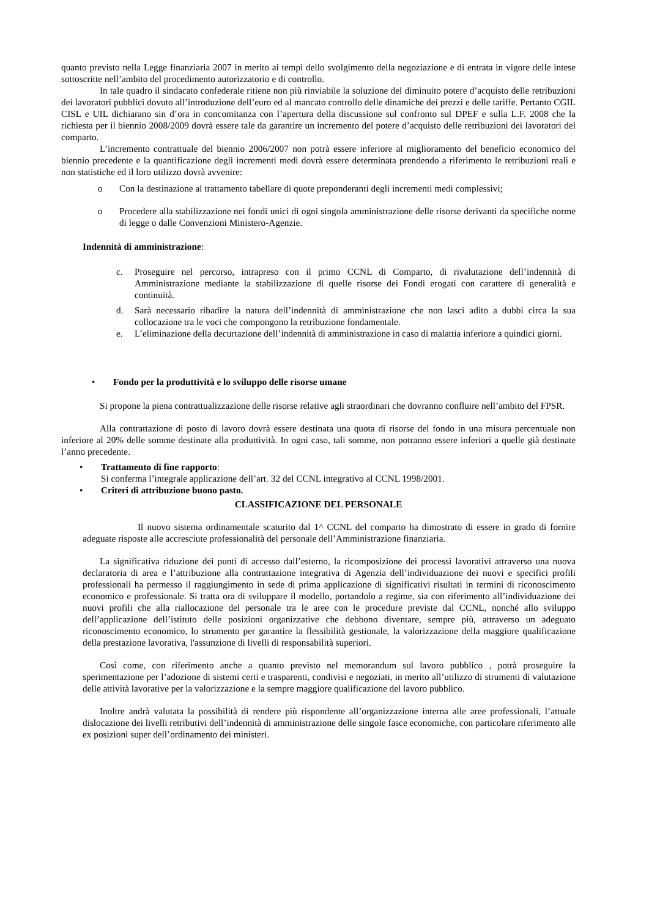quanto previsto nella Legge finanziaria 2007 in merito ai tempi dello svolgimento della negoziazione e di entrata in vigore delle intese sottoscritte nell’ambito del procedimento autorizzatorio e di controllo.
In tale quadro il sindacato confederale ritiene non più rinviabile la soluzione del diminuito potere d’acquisto delle retribuzioni dei lavoratori pubblici dovuto all’introduzione dell’euro ed al mancato controllo delle dinamiche dei prezzi e delle tariffe. Pertanto CGIL CISL e UIL dichiarano sin d’ora in concomitanza con l’apertura della discussione sul confronto sul DPEF e sulla L.F. 2008 che la richiesta per il biennio 2008/2009 dovrà essere tale da garantire un incremento del potere d’acquisto delle retribuzioni dei lavoratori del comparto.
L’incremento contrattuale del biennio 2006/2007 non potrà essere inferiore al miglioramento del beneficio economico del biennio precedente e la quantificazione degli incrementi medi dovrà essere determinata prendendo a riferimento le retribuzioni reali e non statistiche ed il loro utilizzo dovrà avvenire:
o Con la destinazione al trattamento tabellare di quote preponderanti degli incrementi medi complessivi;
o Procedere alla stabilizzazione nei fondi unici di ogni singola amministrazione delle risorse derivanti da specifiche norme di legge o dalle Convenzioni Ministero-Agenzie.
Indennità di amministrazione:
c. Proseguire nel percorso, intrapreso con il primo CCNL di Comparto, di rivalutazione dell’indennità di Amministrazione mediante la stabilizzazione di quelle risorse dei Fondi erogati con carattere di generalità e continuità.
d. Sarà necessario ribadire la natura dell’indennità di amministrazione che non lasci adito a dubbi circa la sua collocazione tra le voci che compongono la retribuzione fondamentale.
e. L’eliminazione della decurtazione dell’indennità di amministrazione in caso di malattia inferiore a quindici giorni.
• Fondo per la produttività e lo sviluppo delle risorse umane
Si propone la piena contrattualizzazione delle risorse relative agli straordinari che dovranno confluire nell’ambito del FPSR.
Alla contrattazione di posto di lavoro dovrà essere destinata una quota di risorse del fondo in una misura percentuale non inferiore al 20% delle somme destinate alla produttività. In ogni caso, tali somme, non potranno essere inferiori a quelle già destinate l’anno precedente.
• Trattamento di fine rapporto:
Si conferma l’integrale applicazione dell’art. 32 del CCNL integrativo al CCNL 1998/2001.
• Criteri di attribuzione buono pasto.
CLASSIFICAZIONE DEL PERSONALE
Il nuovo sistema ordinamentale scaturito dal 1^ CCNL del comparto ha dimostrato di essere in grado di fornire adeguate risposte alle accresciute professionalità del personale dell’Amministrazione finanziaria.
La significativa riduzione dei punti di accesso dall’esterno, la ricomposizione dei processi lavorativi attraverso una nuova declaratoria di area e l’attribuzione alla contrattazione integrativa di Agenzia dell’individuazione dei nuovi e specifici profili professionali ha permesso il raggiungimento in sede di prima applicazione di significativi risultati in termini di riconoscimento economico e professionale. Si tratta ora di sviluppare il modello, portandolo a regime, sia con riferimento all’individuazione dei nuovi profili che alla riallocazione del personale tra le aree con le procedure previste dal CCNL, nonché allo sviluppo dell’applicazione dell’istituto delle posizioni organizzative che debbono diventare, sempre più, attraverso un adeguato riconoscimento economico, lo strumento per garantire la flessibilità gestionale, la valorizzazione della maggiore qualificazione della prestazione lavorativa, l'assunzione di livelli di responsabilità superiori.
Così come, con riferimento anche a quanto previsto nel memorandum sul lavoro pubblico , potrà proseguire la sperimentazione per l’adozione di sistemi certi e trasparenti, condivisi e negoziati, in merito all’utilizzo di strumenti di valutazione delle attività lavorative per la valorizzazione e la sempre maggiore qualificazione del lavoro pubblico.
Inoltre andrà valutata la possibilità di rendere più rispondente all’organizzazione interna alle aree professionali, l’attuale dislocazione dei livelli retributivi dell’indennità di amministrazione delle singole fasce economiche, con particolare riferimento alle ex posizioni super dell’ordinamento dei ministeri.